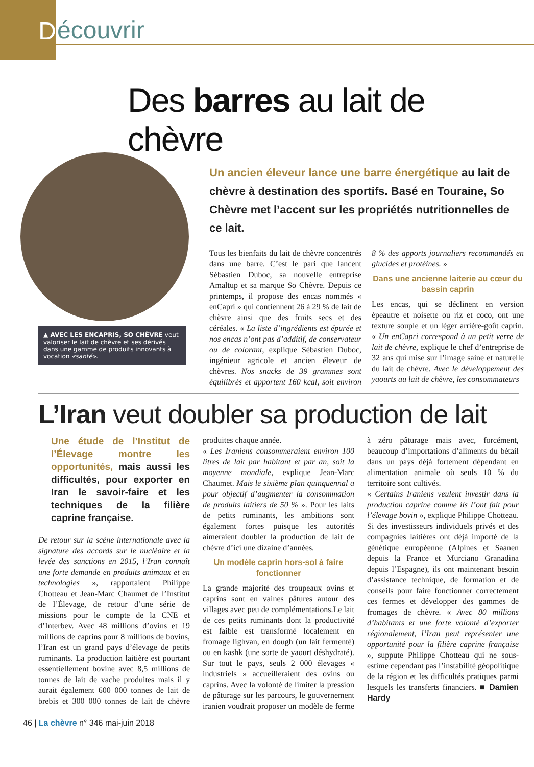D
écouvrir
▲ AVEC LES ENCAPRIS, SO CHÈVRE veut valoriser le lait de chèvre et ses dérivés dans une gamme de produits innovants à vocation «santé».
Des barres au lait de chèvre
Un ancien éleveur lance une barre énergétique au lait de chèvre à destination des sportifs. Basé en Touraine, So Chèvre met l’accent sur les propriétés nutritionnelles de ce lait.
Tous les bienfaits du lait de chèvre concentrés dans une barre. C’est le pari que lancent Sébastien Duboc, sa nouvelle entreprise Amaltup et sa marque So Chèvre. Depuis ce printemps, il propose des encas nommés « enCapri » qui contiennent 26 à 29 % de lait de chèvre ainsi que des fruits secs et des céréales. « La liste d’ingrédients est épurée et nos encas n’ont pas d’additif, de conservateur ou de colorant, explique Sébastien Duboc, ingénieur agricole et ancien éleveur de chèvres. Nos snacks de 39 grammes sont équilibrés et apportent 160 kcal, soit environ 8 % des apports journaliers recommandés en glucides et protéines. »
Dans une ancienne laiterie au cœur du bassin caprin
Les encas, qui se déclinent en version épeautre et noisette ou riz et coco, ont une texture souple et un léger arrière-goût caprin. « Un enCapri correspond à un petit verre de lait de chèvre, explique le chef d’entreprise de 32 ans qui mise sur l’image saine et naturelle du lait de chèvre. Avec le développement des yaourts au lait de chèvre, les consommateurs
L’Iran veut doubler sa production de lait
Une étude de l’Institut de l’Élevage montre les opportunités, mais aussi les difficultés, pour exporter en Iran le savoir-faire et les techniques de la filière caprine française.
De retour sur la scène internationale avec la signature des accords sur le nucléaire et la levée des sanctions en 2015, l’Iran connaît une forte demande en produits animaux et en technologies », rapportaient Philippe Chotteau et Jean-Marc Chaumet de l’Institut de l’Élevage, de retour d’une série de missions pour le compte de la CNE et d’Interbev. Avec 48 millions d’ovins et 19 millions de caprins pour 8 millions de bovins, l’Iran est un grand pays d’élevage de petits ruminants. La production laitière est pourtant essentiellement bovine avec 8,5 millions de tonnes de lait de vache produites mais il y aurait également 600 000 tonnes de lait de brebis et 300 000 tonnes de lait de chèvre produites chaque année.
« Les Iraniens consommeraient environ 100 litres de lait par habitant et par an, soit la moyenne mondiale, explique Jean-Marc Chaumet. Mais le sixième plan quinquennal a pour objectif d’augmenter la consommation de produits laitiers de 50 % ». Pour les laits de petits ruminants, les ambitions sont également fortes puisque les autorités aimeraient doubler la production de lait de chèvre d’ici une dizaine d’années.
Un modèle caprin hors-sol à faire fonctionner
La grande majorité des troupeaux ovins et caprins sont en vaines pâtures autour des villages avec peu de complémentations.Le lait de ces petits ruminants dont la productivité est faible est transformé localement en fromage lighvan, en dough (un lait fermenté) ou en kashk (une sorte de yaourt déshydraté). Sur tout le pays, seuls 2 000 élevages « industriels » accueilleraient des ovins ou caprins. Avec la volonté de limiter la pression de pâturage sur les parcours, le gouvernement iranien voudrait proposer un modèle de ferme à zéro pâturage mais avec, forcément, beaucoup d’importations d’aliments du bétail dans un pays déjà fortement dépendant en alimentation animale où seuls 10 % du territoire sont cultivés.
« Certains Iraniens veulent investir dans la production caprine comme ils l’ont fait pour l’élevage bovin », explique Philippe Chotteau. Si des investisseurs individuels privés et des compagnies laitières ont déjà importé de la génétique européenne (Alpines et Saanen depuis la France et Murciano Granadina depuis l’Espagne), ils ont maintenant besoin d’assistance technique, de formation et de conseils pour faire fonctionner correctement ces fermes et développer des gammes de fromages de chèvre. « Avec 80 millions d’habitants et une forte volonté d’exporter régionalement, l’Iran peut représenter une opportunité pour la filière caprine française », suppute Philippe Chotteau qui ne sous-estime cependant pas l’instabilité géopolitique de la région et les difficultés pratiques parmi lesquels les transferts financiers. ■ Damien Hardy
46 | La chèvre n° 346 mai-juin 2018